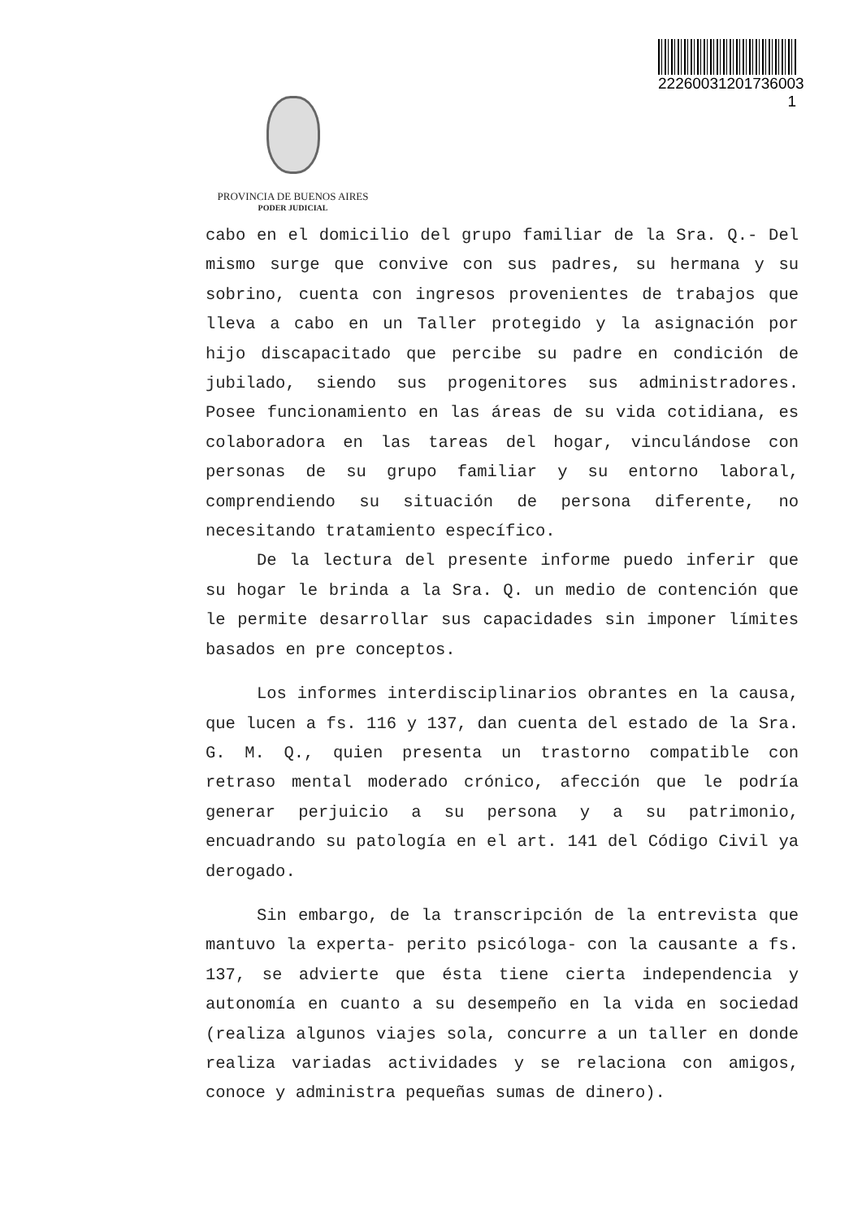22260031201736003​1
PROVINCIA DE BUENOS AIRES
PODER JUDICIAL
cabo en el domicilio del grupo familiar de la Sra. Q.- Del mismo surge que convive con sus padres, su hermana y su sobrino, cuenta con ingresos provenientes de trabajos que lleva a cabo en un Taller protegido y la asignación por hijo discapacitado que percibe su padre en condición de jubilado, siendo sus progenitores sus administradores. Posee funcionamiento en las áreas de su vida cotidiana, es colaboradora en las tareas del hogar, vinculándose con personas de su grupo familiar y su entorno laboral, comprendiendo su situación de persona diferente, no necesitando tratamiento específico.
De la lectura del presente informe puedo inferir que su hogar le brinda a la Sra. Q. un medio de contención que le permite desarrollar sus capacidades sin imponer límites basados en pre conceptos.
Los informes interdisciplinarios obrantes en la causa, que lucen a fs. 116 y 137, dan cuenta del estado de la Sra. G. M. Q., quien presenta un trastorno compatible con retraso mental moderado crónico, afección que le podría generar perjuicio a su persona y a su patrimonio, encuadrando su patología en el art. 141 del Código Civil ya derogado.
Sin embargo, de la transcripción de la entrevista que mantuvo la experta- perito psicóloga- con la causante a fs. 137, se advierte que ésta tiene cierta independencia y autonomía en cuanto a su desempeño en la vida en sociedad (realiza algunos viajes sola, concurre a un taller en donde realiza variadas actividades y se relaciona con amigos, conoce y administra pequeñas sumas de dinero).